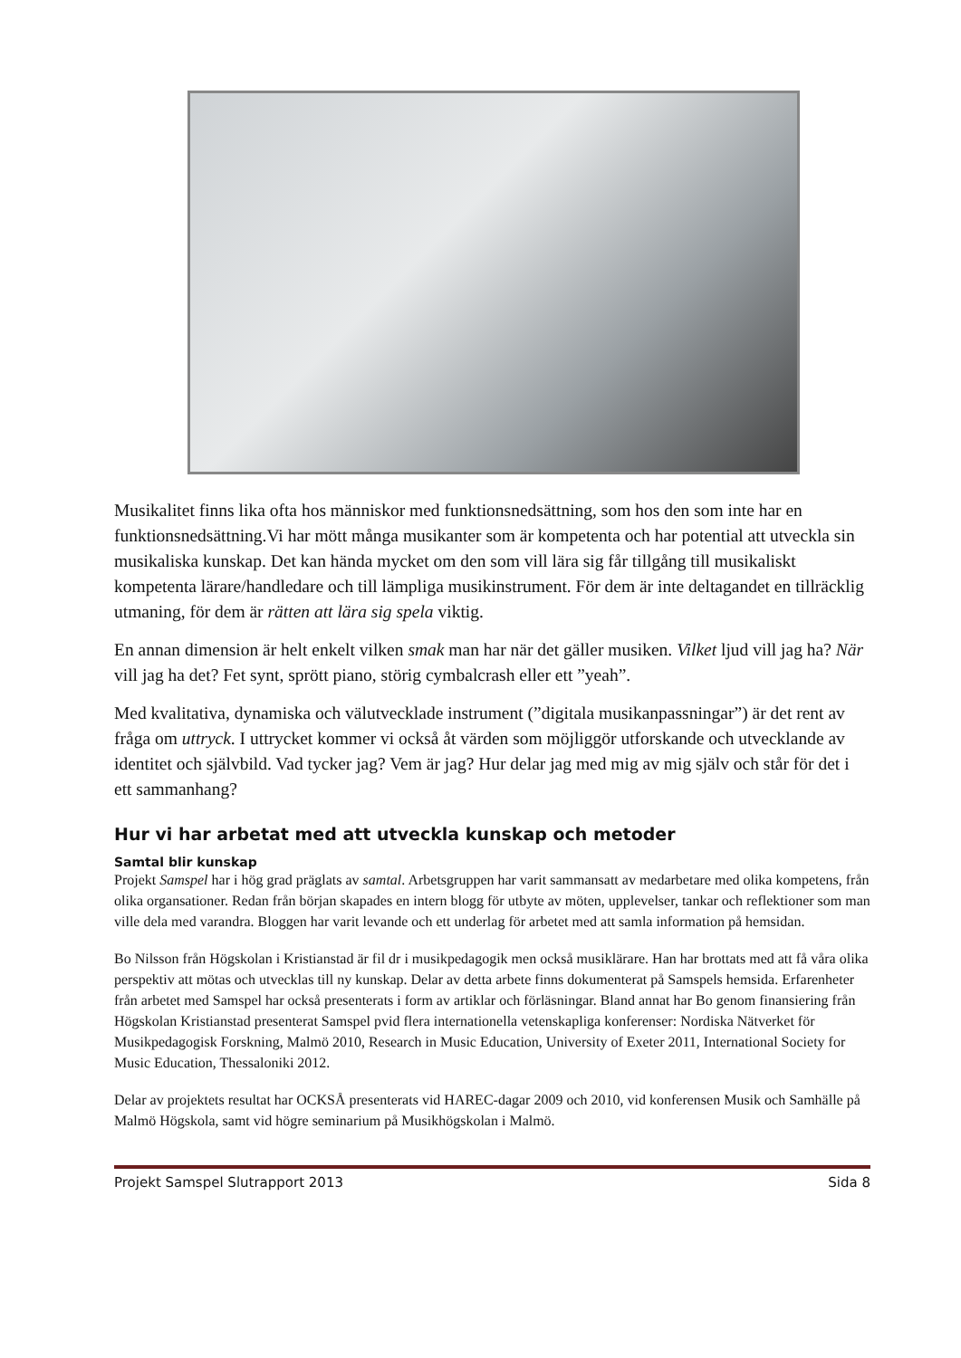Musikalitet finns lika ofta hos människor med funktionsnedsättning, som hos den som inte har en funktionsnedsättning.Vi har mött många musikanter som är kompetenta och har potential att utveckla sin musikaliska kunskap. Det kan hända mycket om den som vill lära sig får tillgång till musikaliskt kompetenta lärare/handledare och till lämpliga musikinstrument. För dem är inte deltagandet en tillräcklig utmaning, för dem är rätten att lära sig spela viktig.
En annan dimension är helt enkelt vilken smak man har när det gäller musiken. Vilket ljud vill jag ha? När vill jag ha det? Fet synt, sprött piano, störig cymbalcrash eller ett ”yeah”.
Med kvalitativa, dynamiska och välutvecklade instrument (”digitala musikanpassningar”) är det rent av fråga om uttryck. I uttrycket kommer vi också åt värden som möjliggör utforskande och utvecklande av identitet och självbild. Vad tycker jag? Vem är jag? Hur delar jag med mig av mig själv och står för det i ett sammanhang?
Hur vi har arbetat med att utveckla kunskap och metoder
Samtal blir kunskap
Projekt Samspel har i hög grad präglats av samtal. Arbetsgruppen har varit sammansatt av medarbetare med olika kompetens, från olika organsationer. Redan från början skapades en intern blogg för utbyte av möten, upplevelser, tankar och reflektioner som man ville dela med varandra. Bloggen har varit levande och ett underlag för arbetet med att samla information på hemsidan.
Bo Nilsson från Högskolan i Kristianstad är fil dr i musikpedagogik men också musiklärare. Han har brottats med att få våra olika perspektiv att mötas och utvecklas till ny kunskap. Delar av detta arbete finns dokumenterat på Samspels hemsida. Erfarenheter från arbetet med Samspel har också presenterats i form av artiklar och förläsningar. Bland annat har Bo genom finansiering från Högskolan Kristianstad presenterat Samspel pvid flera internationella vetenskapliga konferenser: Nordiska Nätverket för Musikpedagogisk Forskning, Malmö 2010, Research in Music Education, University of Exeter 2011, International Society for Music Education, Thessaloniki 2012.
Delar av projektets resultat har OCKSÅ presenterats vid HAREC-dagar 2009 och 2010, vid konferensen Musik och Samhälle på Malmö Högskola, samt vid högre seminarium på Musikhögskolan i Malmö.
Projekt Samspel Slutrapport 2013 Sida 8